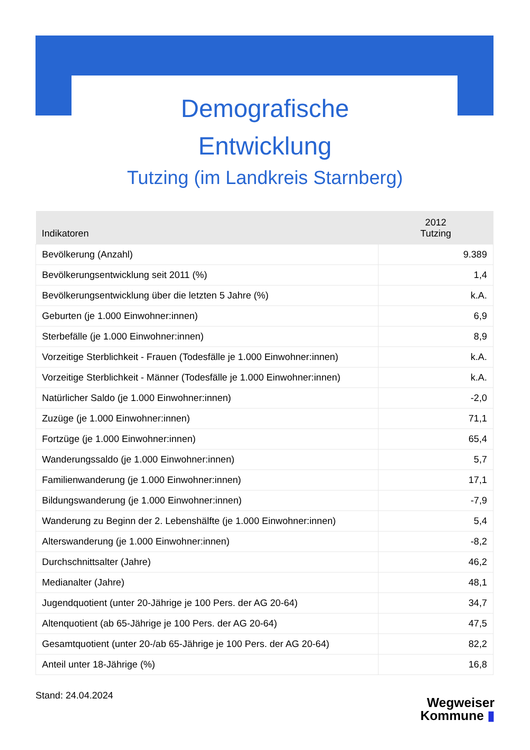Demografische
Entwicklung
Tutzing (im Landkreis Starnberg)
| Indikatoren | 2012 Tutzing |
| --- | --- |
| Bevölkerung (Anzahl) | 9.389 |
| Bevölkerungsentwicklung seit 2011 (%) | 1,4 |
| Bevölkerungsentwicklung über die letzten 5 Jahre (%) | k.A. |
| Geburten (je 1.000 Einwohner:innen) | 6,9 |
| Sterbefälle (je 1.000 Einwohner:innen) | 8,9 |
| Vorzeitige Sterblichkeit - Frauen (Todesfälle je 1.000 Einwohner:innen) | k.A. |
| Vorzeitige Sterblichkeit - Männer (Todesfälle je 1.000 Einwohner:innen) | k.A. |
| Natürlicher Saldo (je 1.000 Einwohner:innen) | -2,0 |
| Zuzüge (je 1.000 Einwohner:innen) | 71,1 |
| Fortzüge (je 1.000 Einwohner:innen) | 65,4 |
| Wanderungssaldo (je 1.000 Einwohner:innen) | 5,7 |
| Familienwanderung (je 1.000 Einwohner:innen) | 17,1 |
| Bildungswanderung (je 1.000 Einwohner:innen) | -7,9 |
| Wanderung zu Beginn der 2. Lebenshälfte (je 1.000 Einwohner:innen) | 5,4 |
| Alterswanderung (je 1.000 Einwohner:innen) | -8,2 |
| Durchschnittsalter (Jahre) | 46,2 |
| Medianalter (Jahre) | 48,1 |
| Jugendquotient (unter 20-Jährige je 100 Pers. der AG 20-64) | 34,7 |
| Altenquotient (ab 65-Jährige je 100 Pers. der AG 20-64) | 47,5 |
| Gesamtquotient (unter 20-/ab 65-Jährige je 100 Pers. der AG 20-64) | 82,2 |
| Anteil unter 18-Jährige (%) | 16,8 |
Stand: 24.04.2024
Wegweiser
Kommune ▮